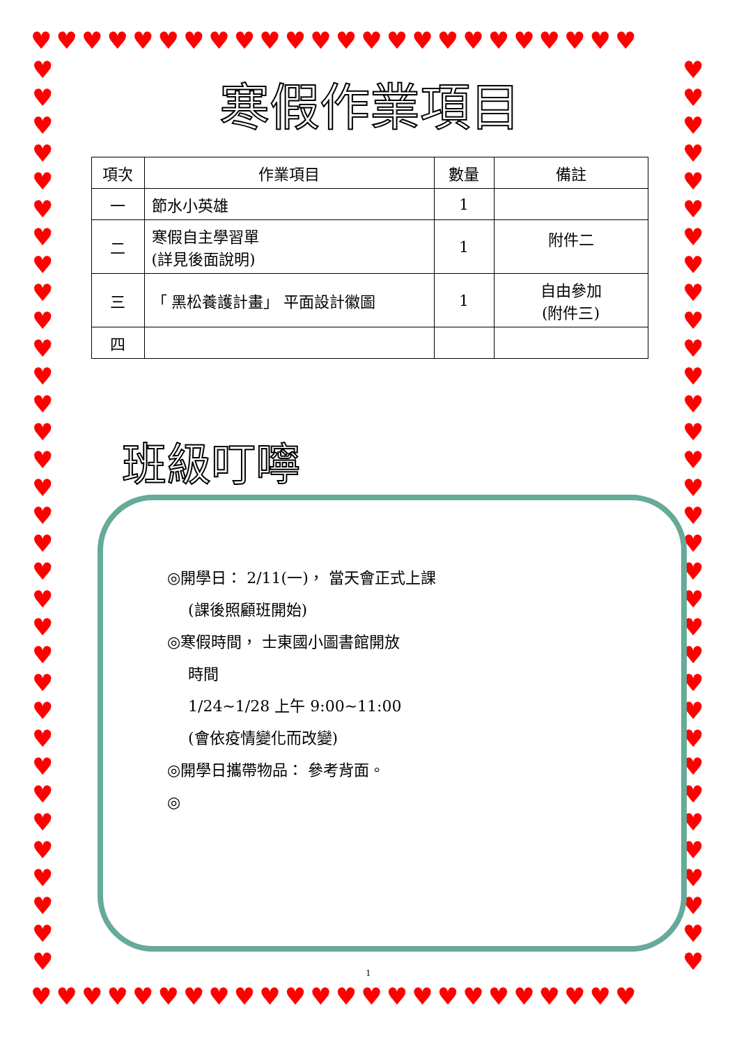♥♥♥♥♥♥♥♥♥♥♥♥♥♥♥♥♥♥♥♥♥♥♥♥
♥ ♥ ♥ ♥ ♥ ♥ ♥ ♥ ♥ ♥ ♥ ♥ ♥ ♥ ♥ ♥ ♥ ♥ ♥ ♥ ♥ ♥ ♥ ♥ ♥ ♥ ♥ ♥ ♥ ♥ ♥ ♥ ♥
♥ ♥ ♥ ♥ ♥ ♥ ♥ ♥ ♥ ♥ ♥ ♥ ♥ ♥ ♥ ♥ ♥ ♥ ♥ ♥ ♥ ♥ ♥ ♥ ♥ ♥ ♥ ♥ ♥ ♥ ♥ ♥ ♥
寒假作業項目
| 項次 | 作業項目 | 數量 | 備註 |
| --- | --- | --- | --- |
| 一 | 節水小英雄 | 1 | |
| 二 | 寒假自主學習單 (詳見後面說明) | 1 | 附件二 |
| 三 | 「 黑松養護計畫」 平面設計徽圖 | 1 | 自由參加 (附件三) |
| 四 | | | |
班級叮嚀
◎開學日： 2/11(一)， 當天會正式上課
(課後照顧班開始)
◎寒假時間， 士東國小圖書館開放
時間
1/24~1/28 上午 9:00~11:00
(會依疫情變化而改變)
◎開學日攜帶物品： 參考背面。
◎
1
♥♥♥♥♥♥♥♥♥♥♥♥♥♥♥♥♥♥♥♥♥♥♥♥